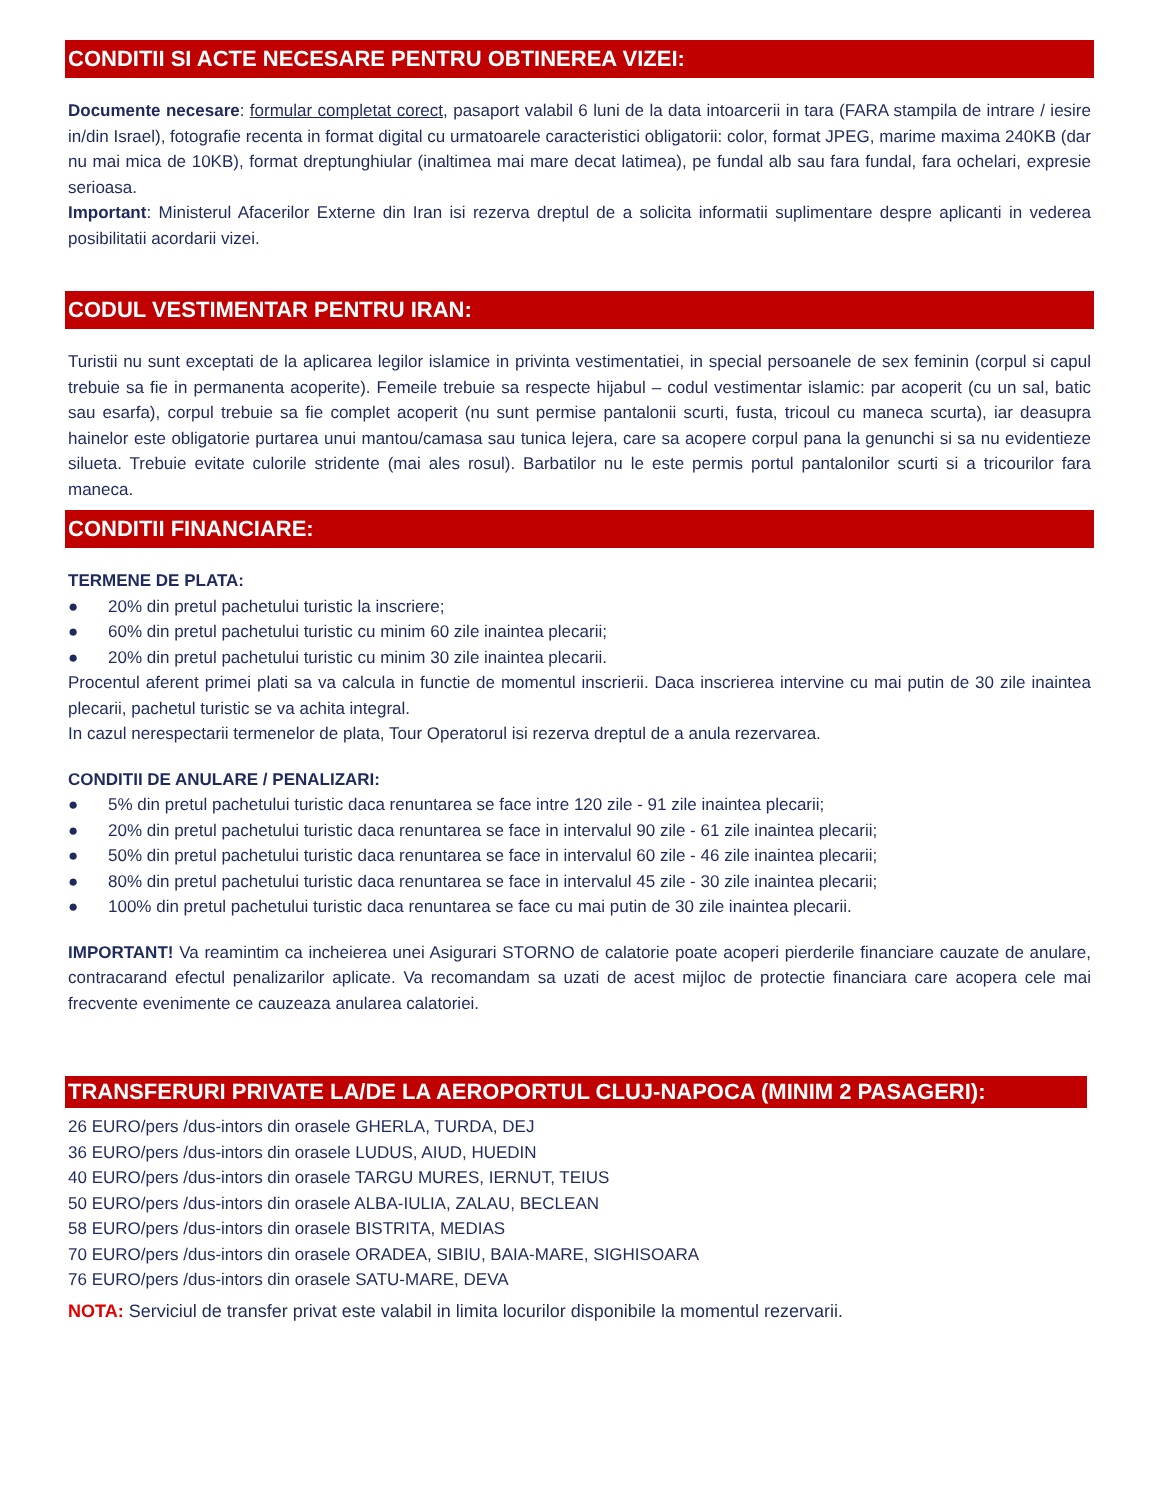CONDITII SI ACTE NECESARE PENTRU OBTINEREA VIZEI:
Documente necesare: formular completat corect, pasaport valabil 6 luni de la data intoarcerii in tara (FARA stampila de intrare / iesire in/din Israel), fotografie recenta in format digital cu urmatoarele caracteristici obligatorii: color, format JPEG, marime maxima 240KB (dar nu mai mica de 10KB), format dreptunghiular (inaltimea mai mare decat latimea), pe fundal alb sau fara fundal, fara ochelari, expresie serioasa.
Important: Ministerul Afacerilor Externe din Iran isi rezerva dreptul de a solicita informatii suplimentare despre aplicanti in vederea posibilitatii acordarii vizei.
CODUL VESTIMENTAR PENTRU IRAN:
Turistii nu sunt exceptati de la aplicarea legilor islamice in privinta vestimentatiei, in special persoanele de sex feminin (corpul si capul trebuie sa fie in permanenta acoperite). Femeile trebuie sa respecte hijabul – codul vestimentar islamic: par acoperit (cu un sal, batic sau esarfa), corpul trebuie sa fie complet acoperit (nu sunt permise pantalonii scurti, fusta, tricoul cu maneca scurta), iar deasupra hainelor este obligatorie purtarea unui mantou/camasa sau tunica lejera, care sa acopere corpul pana la genunchi si sa nu evidentieze silueta. Trebuie evitate culorile stridente (mai ales rosul). Barbatilor nu le este permis portul pantalonilor scurti si a tricourilor fara maneca.
CONDITII FINANCIARE:
TERMENE DE PLATA:
● 20% din pretul pachetului turistic la inscriere;
● 60% din pretul pachetului turistic cu minim 60 zile inaintea plecarii;
● 20% din pretul pachetului turistic cu minim 30 zile inaintea plecarii.
Procentul aferent primei plati sa va calcula in functie de momentul inscrierii. Daca inscrierea intervine cu mai putin de 30 zile inaintea plecarii, pachetul turistic se va achita integral.
In cazul nerespectarii termenelor de plata, Tour Operatorul isi rezerva dreptul de a anula rezervarea.
CONDITII DE ANULARE / PENALIZARI:
● 5% din pretul pachetului turistic daca renuntarea se face intre 120 zile - 91 zile inaintea plecarii;
● 20% din pretul pachetului turistic daca renuntarea se face in intervalul 90 zile - 61 zile inaintea plecarii;
● 50% din pretul pachetului turistic daca renuntarea se face in intervalul 60 zile - 46 zile inaintea plecarii;
● 80% din pretul pachetului turistic daca renuntarea se face in intervalul 45 zile - 30 zile inaintea plecarii;
● 100% din pretul pachetului turistic daca renuntarea se face cu mai putin de 30 zile inaintea plecarii.
IMPORTANT! Va reamintim ca incheierea unei Asigurari STORNO de calatorie poate acoperi pierderile financiare cauzate de anulare, contracarand efectul penalizarilor aplicate. Va recomandam sa uzati de acest mijloc de protectie financiara care acopera cele mai frecvente evenimente ce cauzeaza anularea calatoriei.
TRANSFERURI PRIVATE LA/DE LA AEROPORTUL CLUJ-NAPOCA (MINIM 2 PASAGERI):
26 EURO/pers /dus-intors din orasele GHERLA, TURDA, DEJ
36 EURO/pers /dus-intors din orasele LUDUS, AIUD, HUEDIN
40 EURO/pers /dus-intors din orasele TARGU MURES, IERNUT, TEIUS
50 EURO/pers /dus-intors din orasele ALBA-IULIA, ZALAU, BECLEAN
58 EURO/pers /dus-intors din orasele BISTRITA, MEDIAS
70 EURO/pers /dus-intors din orasele ORADEA, SIBIU, BAIA-MARE, SIGHISOARA
76 EURO/pers /dus-intors din orasele SATU-MARE, DEVA
NOTA: Serviciul de transfer privat este valabil in limita locurilor disponibile la momentul rezervarii.